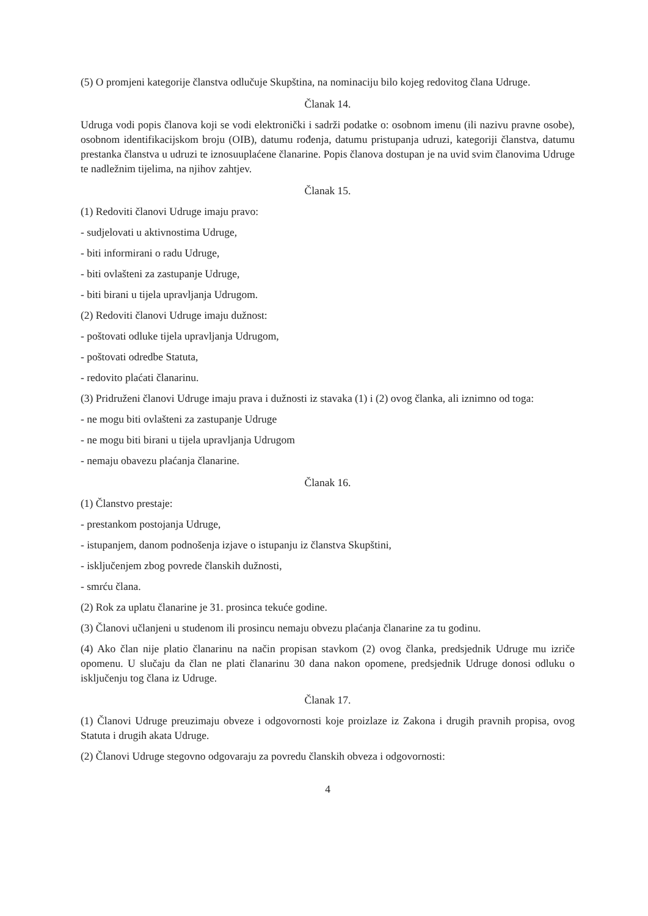(5) O promjeni kategorije članstva odlučuje Skupština, na nominaciju bilo kojeg redovitog člana Udruge.
Članak 14.
Udruga vodi popis članova koji se vodi elektronički i sadrži podatke o: osobnom imenu (ili nazivu pravne osobe), osobnom identifikacijskom broju (OIB), datumu rođenja, datumu pristupanja udruzi, kategoriji članstva, datumu prestanka članstva u udruzi te iznosuuplaćene članarine. Popis članova dostupan je na uvid svim članovima Udruge te nadležnim tijelima, na njihov zahtjev.
Članak 15.
(1) Redoviti članovi Udruge imaju pravo:
- sudjelovati u aktivnostima Udruge,
- biti informirani o radu Udruge,
- biti ovlašteni za zastupanje Udruge,
- biti birani u tijela upravljanja Udrugom.
(2) Redoviti članovi Udruge imaju dužnost:
- poštovati odluke tijela upravljanja Udrugom,
- poštovati odredbe Statuta,
- redovito plaćati članarinu.
(3) Pridruženi članovi Udruge imaju prava i dužnosti iz stavaka (1) i (2) ovog članka, ali iznimno od toga:
- ne mogu biti ovlašteni za zastupanje Udruge
- ne mogu biti birani u tijela upravljanja Udrugom
- nemaju obavezu plaćanja članarine.
Članak 16.
(1) Članstvo prestaje:
- prestankom postojanja Udruge,
- istupanjem, danom podnošenja izjave o istupanju iz članstva Skupštini,
- isključenjem zbog povrede članskih dužnosti,
- smrću člana.
(2) Rok za uplatu članarine je 31. prosinca tekuće godine.
(3) Članovi učlanjeni u studenom ili prosincu nemaju obvezu plaćanja članarine za tu godinu.
(4) Ako član nije platio članarinu na način propisan stavkom (2) ovog članka, predsjednik Udruge mu izriče opomenu. U slučaju da član ne plati članarinu 30 dana nakon opomene, predsjednik Udruge donosi odluku o isključenju tog člana iz Udruge.
Članak 17.
(1) Članovi Udruge preuzimaju obveze i odgovornosti koje proizlaze iz Zakona i drugih pravnih propisa, ovog Statuta i drugih akata Udruge.
(2) Članovi Udruge stegovno odgovaraju za povredu članskih obveza i odgovornosti:
4